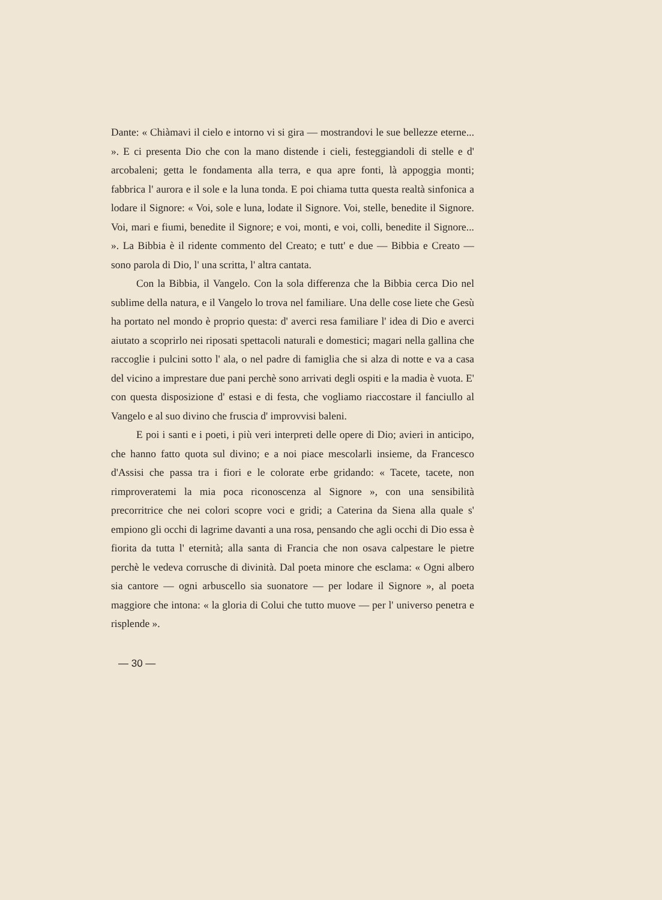Dante: « Chiàmavi il cielo e intorno vi si gira — mostrandovi le sue bellezze eterne... ». E ci presenta Dio che con la mano distende i cieli, festeggiandoli di stelle e d' arcobaleni; getta le fondamenta alla terra, e qua apre fonti, là appoggia monti; fabbrica l' aurora e il sole e la luna tonda. E poi chiama tutta questa realtà sinfonica a lodare il Signore: « Voi, sole e luna, lodate il Signore. Voi, stelle, benedite il Signore. Voi, mari e fiumi, benedite il Signore; e voi, monti, e voi, colli, benedite il Signore... ». La Bibbia è il ridente commento del Creato; e tutt' e due — Bibbia e Creato — sono parola di Dio, l' una scritta, l' altra cantata.
Con la Bibbia, il Vangelo. Con la sola differenza che la Bibbia cerca Dio nel sublime della natura, e il Vangelo lo trova nel familiare. Una delle cose liete che Gesù ha portato nel mondo è proprio questa: d' averci resa familiare l' idea di Dio e averci aiutato a scoprirlo nei riposati spettacoli naturali e domestici; magari nella gallina che raccoglie i pulcini sotto l' ala, o nel padre di famiglia che si alza di notte e va a casa del vicino a imprestare due pani perchè sono arrivati degli ospiti e la madia è vuota. E' con questa disposizione d' estasi e di festa, che vogliamo riaccostare il fanciullo al Vangelo e al suo divino che fruscia d' improvvisi baleni.
E poi i santi e i poeti, i più veri interpreti delle opere di Dio; avieri in anticipo, che hanno fatto quota sul divino; e a noi piace mescolarli insieme, da Francesco d'Assisi che passa tra i fiori e le colorate erbe gridando: « Tacete, tacete, non rimproveratemi la mia poca riconoscenza al Signore », con una sensibilità precorritrice che nei colori scopre voci e gridi; a Caterina da Siena alla quale s' empiono gli occhi di lagrime davanti a una rosa, pensando che agli occhi di Dio essa è fiorita da tutta l' eternità; alla santa di Francia che non osava calpestare le pietre perchè le vedeva corrusche di divinità. Dal poeta minore che esclama: « Ogni albero sia cantore — ogni arbuscello sia suonatore — per lodare il Signore », al poeta maggiore che intona: « la gloria di Colui che tutto muove — per l' universo penetra e risplende ».
— 30 —